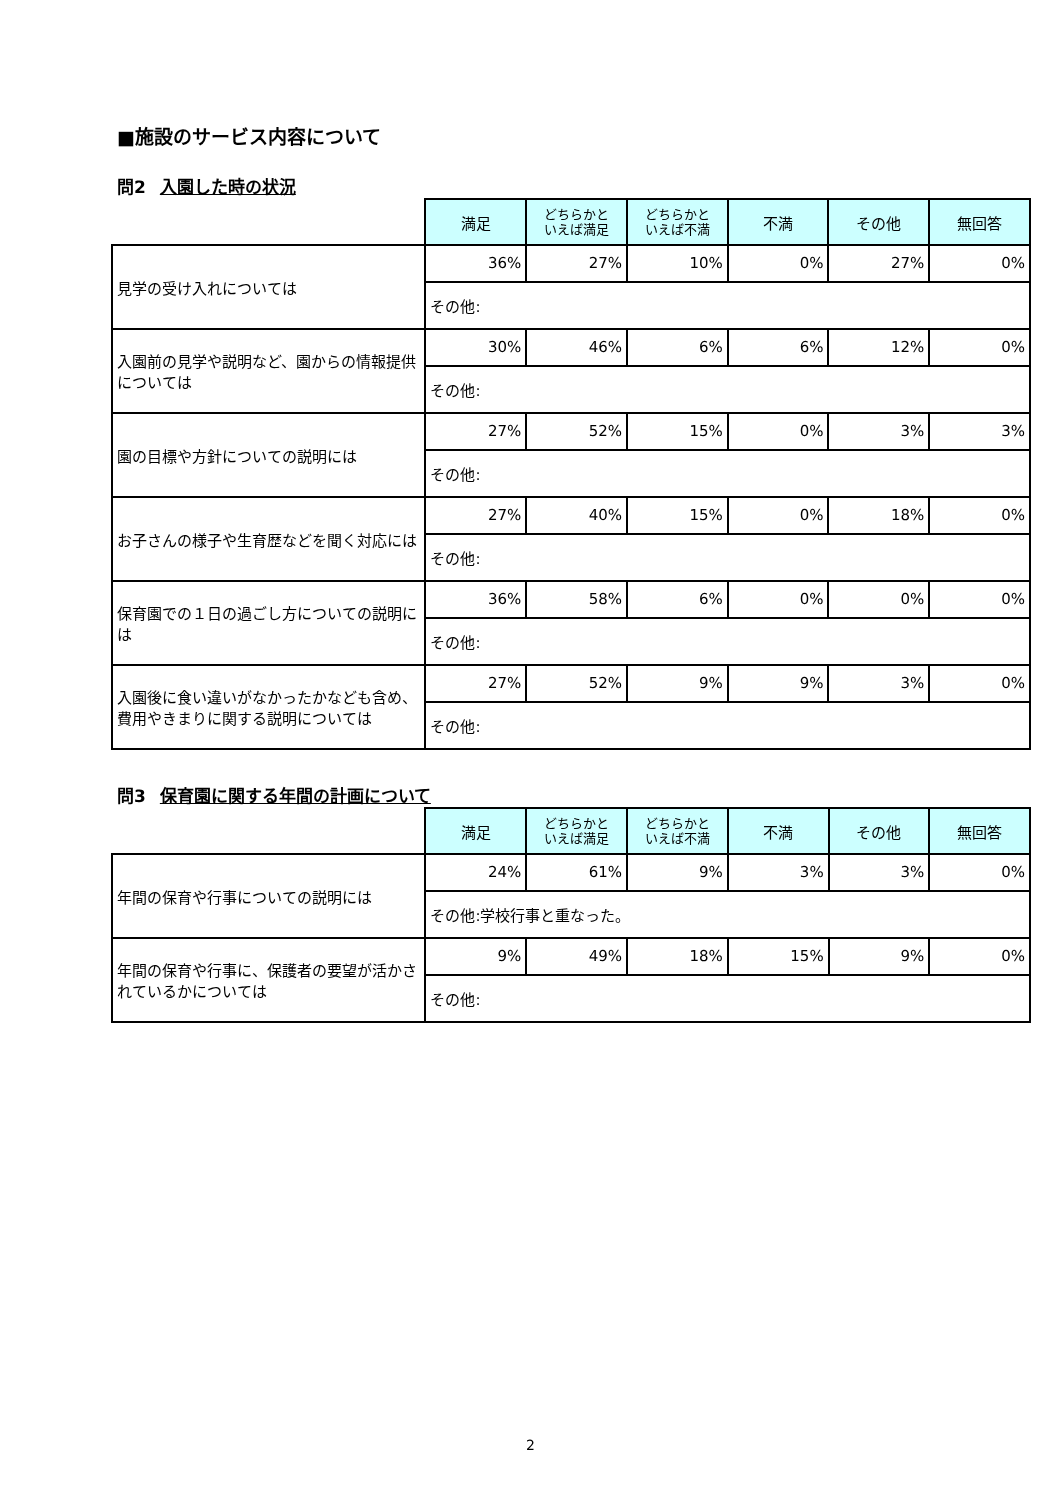■施設のサービス内容について
問2 入園した時の状況
| | 満足 | どちらかと いえば満足 | どちらかと いえば不満 | 不満 | その他 | 無回答 |
| --- | --- | --- | --- | --- | --- | --- |
| 見学の受け入れについては | 36% | 27% | 10% | 0% | 27% | 0% |
| | その他: | | | | | |
| 入園前の見学や説明など、園からの情報提供については | 30% | 46% | 6% | 6% | 12% | 0% |
| | その他: | | | | | |
| 園の目標や方針についての説明には | 27% | 52% | 15% | 0% | 3% | 3% |
| | その他: | | | | | |
| お子さんの様子や生育歴などを聞く対応には | 27% | 40% | 15% | 0% | 18% | 0% |
| | その他: | | | | | |
| 保育園での１日の過ごし方についての説明には | 36% | 58% | 6% | 0% | 0% | 0% |
| | その他: | | | | | |
| 入園後に食い違いがなかったかなども含め、費用やきまりに関する説明については | 27% | 52% | 9% | 9% | 3% | 0% |
| | その他: | | | | | |
問3 保育園に関する年間の計画について
| | 満足 | どちらかと いえば満足 | どちらかと いえば不満 | 不満 | その他 | 無回答 |
| --- | --- | --- | --- | --- | --- | --- |
| 年間の保育や行事についての説明には | 24% | 61% | 9% | 3% | 3% | 0% |
| | その他:学校行事と重なった。 | | | | | |
| 年間の保育や行事に、保護者の要望が活かされているかについては | 9% | 49% | 18% | 15% | 9% | 0% |
| | その他: | | | | | |
2